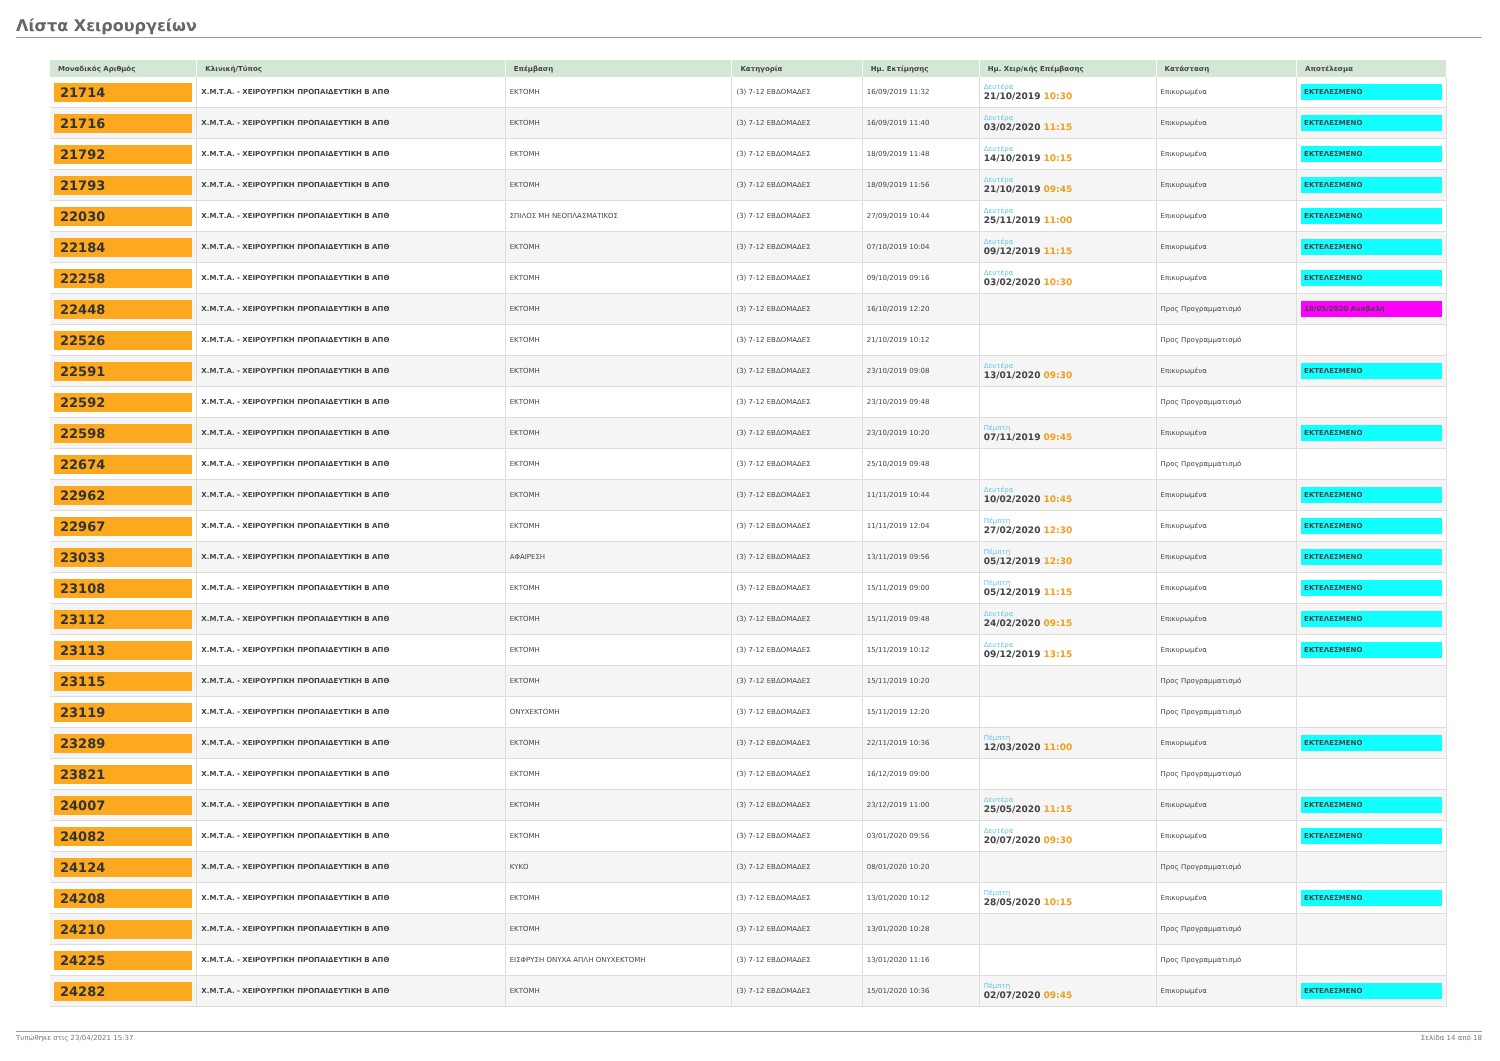Λίστα Χειρουργείων
| Μοναδικός Αριθμός | Κλινική/Τύπος | Επέμβαση | Κατηγορία | Ημ. Εκτίμησης | Ημ. Χειρ/κής Επέμβασης | Κατάσταση | Αποτέλεσμα |
| --- | --- | --- | --- | --- | --- | --- | --- |
| 21714 | Χ.Μ.Τ.Α. - ΧΕΙΡΟΥΡΓΙΚΗ ΠΡΟΠΑΙΔΕΥΤΙΚΗ Β ΑΠΘ | ΕΚΤΟΜΗ | (3) 7-12 ΕΒΔΟΜΑΔΕΣ | 16/09/2019 11:32 | Δευτέρα 21/10/2019 10:30 | Επικυρωμένα | ΕΚΤΕΛΕΣΜΕΝΟ |
| 21716 | Χ.Μ.Τ.Α. - ΧΕΙΡΟΥΡΓΙΚΗ ΠΡΟΠΑΙΔΕΥΤΙΚΗ Β ΑΠΘ | ΕΚΤΟΜΗ | (3) 7-12 ΕΒΔΟΜΑΔΕΣ | 16/09/2019 11:40 | Δευτέρα 03/02/2020 11:15 | Επικυρωμένα | ΕΚΤΕΛΕΣΜΕΝΟ |
| 21792 | Χ.Μ.Τ.Α. - ΧΕΙΡΟΥΡΓΙΚΗ ΠΡΟΠΑΙΔΕΥΤΙΚΗ Β ΑΠΘ | ΕΚΤΟΜΗ | (3) 7-12 ΕΒΔΟΜΑΔΕΣ | 18/09/2019 11:48 | Δευτέρα 14/10/2019 10:15 | Επικυρωμένα | ΕΚΤΕΛΕΣΜΕΝΟ |
| 21793 | Χ.Μ.Τ.Α. - ΧΕΙΡΟΥΡΓΙΚΗ ΠΡΟΠΑΙΔΕΥΤΙΚΗ Β ΑΠΘ | ΕΚΤΟΜΗ | (3) 7-12 ΕΒΔΟΜΑΔΕΣ | 18/09/2019 11:56 | Δευτέρα 21/10/2019 09:45 | Επικυρωμένα | ΕΚΤΕΛΕΣΜΕΝΟ |
| 22030 | Χ.Μ.Τ.Α. - ΧΕΙΡΟΥΡΓΙΚΗ ΠΡΟΠΑΙΔΕΥΤΙΚΗ Β ΑΠΘ | ΣΠΙΛΟΣ ΜΗ ΝΕΟΠΛΑΣΜΑΤΙΚΟΣ | (3) 7-12 ΕΒΔΟΜΑΔΕΣ | 27/09/2019 10:44 | Δευτέρα 25/11/2019 11:00 | Επικυρωμένα | ΕΚΤΕΛΕΣΜΕΝΟ |
| 22184 | Χ.Μ.Τ.Α. - ΧΕΙΡΟΥΡΓΙΚΗ ΠΡΟΠΑΙΔΕΥΤΙΚΗ Β ΑΠΘ | ΕΚΤΟΜΗ | (3) 7-12 ΕΒΔΟΜΑΔΕΣ | 07/10/2019 10:04 | Δευτέρα 09/12/2019 11:15 | Επικυρωμένα | ΕΚΤΕΛΕΣΜΕΝΟ |
| 22258 | Χ.Μ.Τ.Α. - ΧΕΙΡΟΥΡΓΙΚΗ ΠΡΟΠΑΙΔΕΥΤΙΚΗ Β ΑΠΘ | ΕΚΤΟΜΗ | (3) 7-12 ΕΒΔΟΜΑΔΕΣ | 09/10/2019 09:16 | Δευτέρα 03/02/2020 10:30 | Επικυρωμένα | ΕΚΤΕΛΕΣΜΕΝΟ |
| 22448 | Χ.Μ.Τ.Α. - ΧΕΙΡΟΥΡΓΙΚΗ ΠΡΟΠΑΙΔΕΥΤΙΚΗ Β ΑΠΘ | ΕΚΤΟΜΗ | (3) 7-12 ΕΒΔΟΜΑΔΕΣ | 16/10/2019 12:20 | | Προς Προγραμματισμό | 18/05/2020 Αναβολή |
| 22526 | Χ.Μ.Τ.Α. - ΧΕΙΡΟΥΡΓΙΚΗ ΠΡΟΠΑΙΔΕΥΤΙΚΗ Β ΑΠΘ | ΕΚΤΟΜΗ | (3) 7-12 ΕΒΔΟΜΑΔΕΣ | 21/10/2019 10:12 | | Προς Προγραμματισμό | |
| 22591 | Χ.Μ.Τ.Α. - ΧΕΙΡΟΥΡΓΙΚΗ ΠΡΟΠΑΙΔΕΥΤΙΚΗ Β ΑΠΘ | ΕΚΤΟΜΗ | (3) 7-12 ΕΒΔΟΜΑΔΕΣ | 23/10/2019 09:08 | Δευτέρα 13/01/2020 09:30 | Επικυρωμένα | ΕΚΤΕΛΕΣΜΕΝΟ |
| 22592 | Χ.Μ.Τ.Α. - ΧΕΙΡΟΥΡΓΙΚΗ ΠΡΟΠΑΙΔΕΥΤΙΚΗ Β ΑΠΘ | ΕΚΤΟΜΗ | (3) 7-12 ΕΒΔΟΜΑΔΕΣ | 23/10/2019 09:48 | | Προς Προγραμματισμό | |
| 22598 | Χ.Μ.Τ.Α. - ΧΕΙΡΟΥΡΓΙΚΗ ΠΡΟΠΑΙΔΕΥΤΙΚΗ Β ΑΠΘ | ΕΚΤΟΜΗ | (3) 7-12 ΕΒΔΟΜΑΔΕΣ | 23/10/2019 10:20 | Πέμπτη 07/11/2019 09:45 | Επικυρωμένα | ΕΚΤΕΛΕΣΜΕΝΟ |
| 22674 | Χ.Μ.Τ.Α. - ΧΕΙΡΟΥΡΓΙΚΗ ΠΡΟΠΑΙΔΕΥΤΙΚΗ Β ΑΠΘ | ΕΚΤΟΜΗ | (3) 7-12 ΕΒΔΟΜΑΔΕΣ | 25/10/2019 09:48 | | Προς Προγραμματισμό | |
| 22962 | Χ.Μ.Τ.Α. - ΧΕΙΡΟΥΡΓΙΚΗ ΠΡΟΠΑΙΔΕΥΤΙΚΗ Β ΑΠΘ | ΕΚΤΟΜΗ | (3) 7-12 ΕΒΔΟΜΑΔΕΣ | 11/11/2019 10:44 | Δευτέρα 10/02/2020 10:45 | Επικυρωμένα | ΕΚΤΕΛΕΣΜΕΝΟ |
| 22967 | Χ.Μ.Τ.Α. - ΧΕΙΡΟΥΡΓΙΚΗ ΠΡΟΠΑΙΔΕΥΤΙΚΗ Β ΑΠΘ | ΕΚΤΟΜΗ | (3) 7-12 ΕΒΔΟΜΑΔΕΣ | 11/11/2019 12:04 | Πέμπτη 27/02/2020 12:30 | Επικυρωμένα | ΕΚΤΕΛΕΣΜΕΝΟ |
| 23033 | Χ.Μ.Τ.Α. - ΧΕΙΡΟΥΡΓΙΚΗ ΠΡΟΠΑΙΔΕΥΤΙΚΗ Β ΑΠΘ | ΑΦΑΙΡΕΣΗ | (3) 7-12 ΕΒΔΟΜΑΔΕΣ | 13/11/2019 09:56 | Πέμπτη 05/12/2019 12:30 | Επικυρωμένα | ΕΚΤΕΛΕΣΜΕΝΟ |
| 23108 | Χ.Μ.Τ.Α. - ΧΕΙΡΟΥΡΓΙΚΗ ΠΡΟΠΑΙΔΕΥΤΙΚΗ Β ΑΠΘ | ΕΚΤΟΜΗ | (3) 7-12 ΕΒΔΟΜΑΔΕΣ | 15/11/2019 09:00 | Πέμπτη 05/12/2019 11:15 | Επικυρωμένα | ΕΚΤΕΛΕΣΜΕΝΟ |
| 23112 | Χ.Μ.Τ.Α. - ΧΕΙΡΟΥΡΓΙΚΗ ΠΡΟΠΑΙΔΕΥΤΙΚΗ Β ΑΠΘ | ΕΚΤΟΜΗ | (3) 7-12 ΕΒΔΟΜΑΔΕΣ | 15/11/2019 09:48 | Δευτέρα 24/02/2020 09:15 | Επικυρωμένα | ΕΚΤΕΛΕΣΜΕΝΟ |
| 23113 | Χ.Μ.Τ.Α. - ΧΕΙΡΟΥΡΓΙΚΗ ΠΡΟΠΑΙΔΕΥΤΙΚΗ Β ΑΠΘ | ΕΚΤΟΜΗ | (3) 7-12 ΕΒΔΟΜΑΔΕΣ | 15/11/2019 10:12 | Δευτέρα 09/12/2019 13:15 | Επικυρωμένα | ΕΚΤΕΛΕΣΜΕΝΟ |
| 23115 | Χ.Μ.Τ.Α. - ΧΕΙΡΟΥΡΓΙΚΗ ΠΡΟΠΑΙΔΕΥΤΙΚΗ Β ΑΠΘ | ΕΚΤΟΜΗ | (3) 7-12 ΕΒΔΟΜΑΔΕΣ | 15/11/2019 10:20 | | Προς Προγραμματισμό | |
| 23119 | Χ.Μ.Τ.Α. - ΧΕΙΡΟΥΡΓΙΚΗ ΠΡΟΠΑΙΔΕΥΤΙΚΗ Β ΑΠΘ | ΟΝΥΧΕΚΤΟΜΗ | (3) 7-12 ΕΒΔΟΜΑΔΕΣ | 15/11/2019 12:20 | | Προς Προγραμματισμό | |
| 23289 | Χ.Μ.Τ.Α. - ΧΕΙΡΟΥΡΓΙΚΗ ΠΡΟΠΑΙΔΕΥΤΙΚΗ Β ΑΠΘ | ΕΚΤΟΜΗ | (3) 7-12 ΕΒΔΟΜΑΔΕΣ | 22/11/2019 10:36 | Πέμπτη 12/03/2020 11:00 | Επικυρωμένα | ΕΚΤΕΛΕΣΜΕΝΟ |
| 23821 | Χ.Μ.Τ.Α. - ΧΕΙΡΟΥΡΓΙΚΗ ΠΡΟΠΑΙΔΕΥΤΙΚΗ Β ΑΠΘ | ΕΚΤΟΜΗ | (3) 7-12 ΕΒΔΟΜΑΔΕΣ | 16/12/2019 09:00 | | Προς Προγραμματισμό | |
| 24007 | Χ.Μ.Τ.Α. - ΧΕΙΡΟΥΡΓΙΚΗ ΠΡΟΠΑΙΔΕΥΤΙΚΗ Β ΑΠΘ | ΕΚΤΟΜΗ | (3) 7-12 ΕΒΔΟΜΑΔΕΣ | 23/12/2019 11:00 | Δευτέρα 25/05/2020 11:15 | Επικυρωμένα | ΕΚΤΕΛΕΣΜΕΝΟ |
| 24082 | Χ.Μ.Τ.Α. - ΧΕΙΡΟΥΡΓΙΚΗ ΠΡΟΠΑΙΔΕΥΤΙΚΗ Β ΑΠΘ | ΕΚΤΟΜΗ | (3) 7-12 ΕΒΔΟΜΑΔΕΣ | 03/01/2020 09:56 | Δευτέρα 20/07/2020 09:30 | Επικυρωμένα | ΕΚΤΕΛΕΣΜΕΝΟ |
| 24124 | Χ.Μ.Τ.Α. - ΧΕΙΡΟΥΡΓΙΚΗ ΠΡΟΠΑΙΔΕΥΤΙΚΗ Β ΑΠΘ | ΚΥΚΟ | (3) 7-12 ΕΒΔΟΜΑΔΕΣ | 08/01/2020 10:20 | | Προς Προγραμματισμό | |
| 24208 | Χ.Μ.Τ.Α. - ΧΕΙΡΟΥΡΓΙΚΗ ΠΡΟΠΑΙΔΕΥΤΙΚΗ Β ΑΠΘ | ΕΚΤΟΜΗ | (3) 7-12 ΕΒΔΟΜΑΔΕΣ | 13/01/2020 10:12 | Πέμπτη 28/05/2020 10:15 | Επικυρωμένα | ΕΚΤΕΛΕΣΜΕΝΟ |
| 24210 | Χ.Μ.Τ.Α. - ΧΕΙΡΟΥΡΓΙΚΗ ΠΡΟΠΑΙΔΕΥΤΙΚΗ Β ΑΠΘ | ΕΚΤΟΜΗ | (3) 7-12 ΕΒΔΟΜΑΔΕΣ | 13/01/2020 10:28 | | Προς Προγραμματισμό | |
| 24225 | Χ.Μ.Τ.Α. - ΧΕΙΡΟΥΡΓΙΚΗ ΠΡΟΠΑΙΔΕΥΤΙΚΗ Β ΑΠΘ | ΕΙΣΦΡΥΣΗ ΟΝΥΧΑ ΑΠΛΗ ΟΝΥΧΕΚΤΟΜΗ | (3) 7-12 ΕΒΔΟΜΑΔΕΣ | 13/01/2020 11:16 | | Προς Προγραμματισμό | |
| 24282 | Χ.Μ.Τ.Α. - ΧΕΙΡΟΥΡΓΙΚΗ ΠΡΟΠΑΙΔΕΥΤΙΚΗ Β ΑΠΘ | ΕΚΤΟΜΗ | (3) 7-12 ΕΒΔΟΜΑΔΕΣ | 15/01/2020 10:36 | Πέμπτη 02/07/2020 09:45 | Επικυρωμένα | ΕΚΤΕΛΕΣΜΕΝΟ |
Τυπώθηκε στις 23/04/2021 15:37 Σελίδα 14 από 18